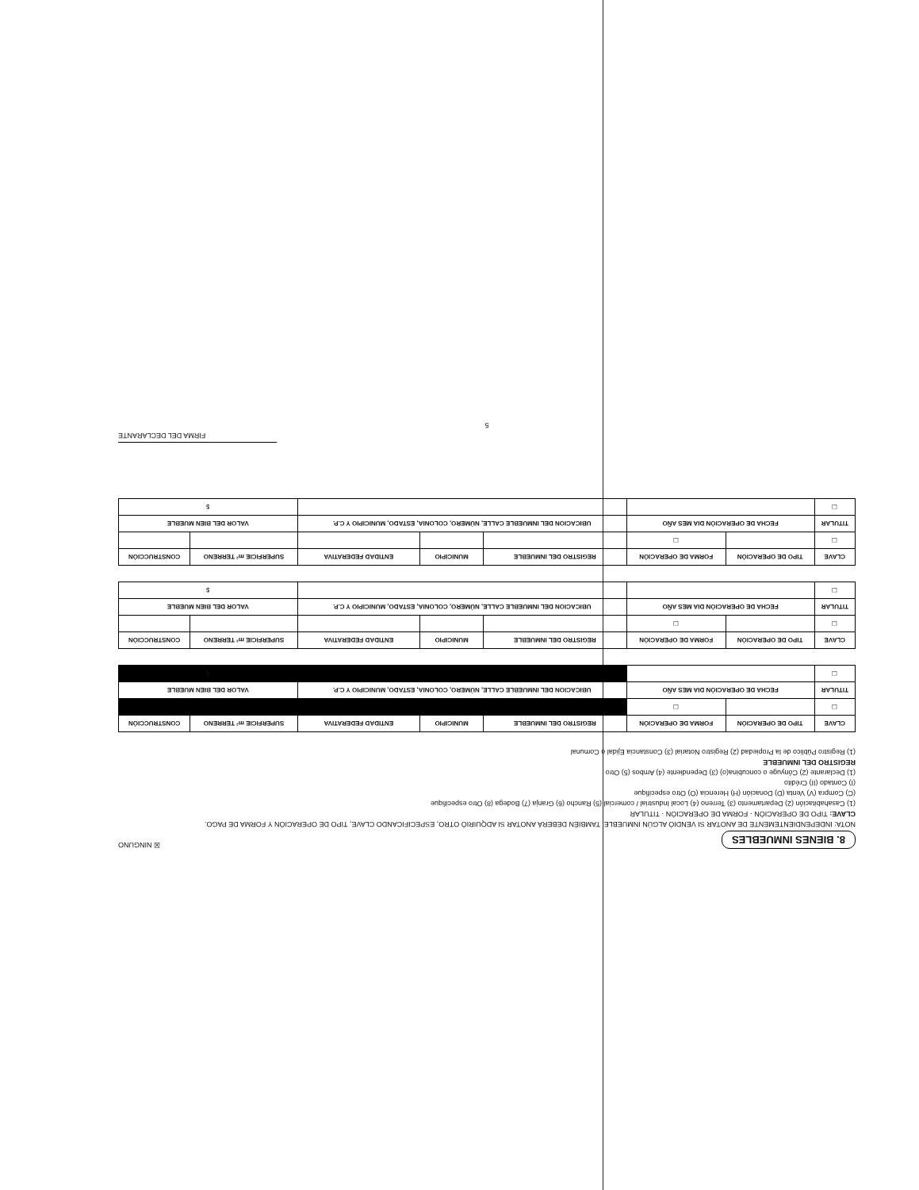8. BIENES INMUEBLES ☒ NINGUNO
NOTA: INDEPENDIENTEMENTE DE ANOTAR SI VENDIÓ ALGÚN INMUEBLE, TAMBIÉN DEBERÁ ANOTAR SI ADQUIRIÓ OTRO, ESPECIFICANDO CLAVE, TIPO DE OPERACIÓN Y FORMA DE PAGO.
CLAVE: TIPO DE OPERACIÓN · FORMA DE OPERACIÓN · TITULAR
(1) Casahabitación (2) Departamento (3) Terreno (4) Local Industrial / comercial (5) Rancho (6) Granja (7) Bodega (8) Otro especifique
(C) Compra (V) Venta (D) Donación (H) Herencia (O) Otro especifique
(I) Contado (II) Crédito
(1) Declarante (2) Cónyuge o concubina(o) (3) Dependiente (4) Ambos (5) Otro
REGISTRO DEL INMUEBLE
(1) Registro Público de la Propiedad (2) Registro Notarial (3) Constancia Ejidal o Comunal
| CLAVE | TIPO DE OPERACIÓN | FORMA DE OPERACIÓN | REGISTRO DEL INMUEBLE | MUNICIPIO | ENTIDAD FEDERATIVA | SUPERFICIE m² TERRENO | CONSTRUCCIÓN |
| --- | --- | --- | --- | --- | --- | --- | --- |
| ☐ | | ☐ | | | | | |
| TITULAR | FECHA DE OPERACIÓN DIA MES AÑO | | UBICACION DEL INMUEBLE CALLE, NÚMERO, COLONIA, ESTADO, MUNICIPIO Y C.P. | | | VALOR DEL BIEN MUEBLE | |
| ☐ | | | | | | $ | |
| CLAVE | TIPO DE OPERACIÓN | FORMA DE OPERACIÓN | REGISTRO DEL INMUEBLE | MUNICIPIO | ENTIDAD FEDERATIVA | SUPERFICIE m² TERRENO | CONSTRUCCIÓN |
| --- | --- | --- | --- | --- | --- | --- | --- |
| ☐ | | ☐ | | | | | |
| TITULAR | FECHA DE OPERACIÓN DIA MES AÑO | | UBICACION DEL INMUEBLE CALLE, NÚMERO, COLONIA, ESTADO, MUNICIPIO Y C.P. | | | VALOR DEL BIEN MUEBLE | |
| ☐ | | | | | | $ | |
| CLAVE | TIPO DE OPERACIÓN | FORMA DE OPERACIÓN | REGISTRO DEL INMUEBLE | MUNICIPIO | ENTIDAD FEDERATIVA | SUPERFICIE m² TERRENO | CONSTRUCCIÓN |
| --- | --- | --- | --- | --- | --- | --- | --- |
| ☐ | | ☐ | | | | | |
| TITULAR | FECHA DE OPERACIÓN DIA MES AÑO | | UBICACION DEL INMUEBLE CALLE, NÚMERO, COLONIA, ESTADO, MUNICIPIO Y C.P. | | | VALOR DEL BIEN MUEBLE | |
| ☐ | | | | | | $ | |
FIRMA DEL DECLARANTE
5